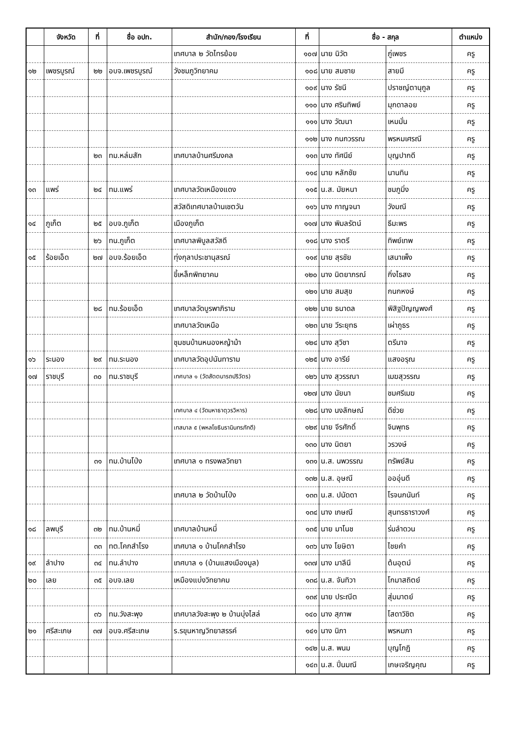| | จังหวัด | ที่ | ชื่อ อปท. | สำนัก/กอง/โรงเรียน | ที่ | ชื่อ - สกุล | | ตำแหน่ง |
| --- | --- | --- | --- | --- | --- | --- | --- | --- |
| | | | | เทศบาล ๒ วัดไทรย้อย | ๑๐๗ | นาย นิวัต | ภู่เพชร | ครู |
| ๑๒ | เพชรบูรณ์ | ๒๒ | อบจ.เพชรบูรณ์ | วังชมภูวิทยาคม | ๑๐๘ | นาย สมชาย | สายมี | ครู |
| | | | | | ๑๐๙ | นาง รัชนี | ปราชญ์ตานุกูล | ครู |
| | | | | | ๑๑๐ | นาง ศรินทิพย์ | มุกดาลอย | ครู |
| | | | | | ๑๑๑ | นาง วัฒนา | เหมมั่น | ครู |
| | | | | | ๑๑๒ | นาง กนกวรรณ | พรหมเศรณี | ครู |
| | | ๒๓ | ทม.หล่มสัก | เทศบาลบ้านศรีมงคล | ๑๑๓ | นาง ทัศนีย์ | บุญปากดี | ครู |
| | | | | | ๑๑๔ | นาย หลักชัย | นานทิน | ครู |
| ๑๓ | แพร่ | ๒๔ | ทม.แพร่ | เทศบาลวัดเหมืองแดง | ๑๑๕ | น.ส. มัยหนา | ชมภูมิ่ง | ครู |
| | | | | สวัสดิเทศบาลบ้านเชตวัน | ๑๑๖ | นาง กาญจนา | วังมณี | ครู |
| ๑๔ | ภูเก็ต | ๒๕ | อบจ.ภูเก็ต | เมืองภูเก็ต | ๑๑๗ | นาง พิมลรัตน์ | ธีมะพร | ครู |
| | | ๒๖ | ทน.ภูเก็ต | เทศบาลพิบูลสวัสดี | ๑๑๘ | นาง ราตรี | ทิพย์เทพ | ครู |
| ๑๕ | ร้อยเอ็ด | ๒๗ | อบจ.ร้อยเอ็ด | ทุ่งกุลาประชานุสรณ์ | ๑๑๙ | นาย สุรชัย | เสนาเพ็ง | ครู |
| | | | | ขี้เหล็กพิทยาคม | ๑๒๐ | นาง นิตยาภรณ์ | กิ่งไธสง | ครู |
| | | | | | ๑๒๑ | นาย สมสุข | กนกหงษ์ | ครู |
| | | ๒๘ | ทม.ร้อยเอ็ด | เทศบาลวัดบูรพาภิราม | ๑๒๒ | นาย ธนาดล | พิสิฐปัญญพงศ์ | ครู |
| | | | | เทศบาลวัดเหนือ | ๑๒๓ | นาย วีระยุทธ | เผ่าภูธร | ครู |
| | | | | ชุมชนบ้านหนองหญ้าม้า | ๑๒๔ | นาง สุวิชา | ตรีนาจ | ครู |
| ๑๖ | ระนอง | ๒๙ | ทม.ระนอง | เทศบาลวัดอุปนันทาราม | ๑๒๕ | นาง อารีย์ | แสงอรุณ | ครู |
| ๑๗ | ราชบุรี | ๓๐ | ทม.ราชบุรี | เทศบาล ๑ (วัดสัตตนารถปริวัตร) | ๑๒๖ | นาง สุวรรณา | เมฆสุวรรณ | ครู |
| | | | | | ๑๒๗ | นาง นัยนา | ชมศรีเมฆ | ครู |
| | | | | เทศบาล ๔ (วัดมหาธาตุวรวิหาร) | ๑๒๘ | นาง นงลักษณ์ | ดีช่วย | ครู |
| | | | | เทสบาล ๕ (พหลโยธินรามินทรภักดี) | ๑๒๙ | นาย จีรศักดิ์ | จินพุทธ | ครู |
| | | | | | ๑๓๐ | นาง นิตยา | วรวงษ์ | ครู |
| | | ๓๑ | ทม.บ้านโป่ง | เทศบาล ๑ ทรงพลวิทยา | ๑๓๑ | น.ส. นพวรรณ | ทรัพย์สิน | ครู |
| | | | | | ๑๓๒ | น.ส. อุษณี | อออุ่นดี | ครู |
| | | | | เทศบาล ๒ วัดบ้านโป่ง | ๑๓๓ | น.ส. ปนัดดา | โรจนกนันท์ | ครู |
| | | | | | ๑๓๔ | นาง เกษณี | สุนทรธาราวงศ์ | ครู |
| ๑๘ | ลพบุรี | ๓๒ | ทม.บ้านหมี่ | เทศบาลบ้านหมี่ | ๑๓๕ | นาย มาโนช | ร่มลำดวน | ครู |
| | | ๓๓ | ทต.โคกสำโรง | เทศบาล ๑ บ้านโคกสำโรง | ๑๓๖ | นาง โยษิตา | ไชยคำ | ครู |
| ๑๙ | ลำปาง | ๓๔ | ทน.ลำปาง | เทศบาล ๑ (บ้านแสงเมืองมูล) | ๑๓๗ | นาง มาลีนี | ต้นอุตม์ | ครู |
| ๒๐ | เลย | ๓๕ | อบจ.เลย | เหมืองแบ่งวิทยาคม | ๑๓๘ | น.ส. จันทิวา | โกมาสถิตย์ | ครู |
| | | | | | ๑๓๙ | นาย ประณีต | สุ่มมาตย์ | ครู |
| | | ๓๖ | ทม.วังสะพุง | เทศบาลวังสะพุง ๒ บ้านบุ่งไสล่ | ๑๔๐ | นาง สุภาพ | โสดาวิชิต | ครู |
| ๒๑ | ศรีสะเกษ | ๓๗ | อบจ.ศรีสะเกษ | ร.รขุนหาญวิทยาสรรค์ | ๑๔๑ | นาง นิภา | พรหมภา | ครู |
| | | | | | ๑๔๒ | น.ส. พนม | บุญโกฏิ | ครู |
| | | | | | ๑๔๓ | น.ส. ปิ่นมณี | เกษเจริญคุณ | ครู |